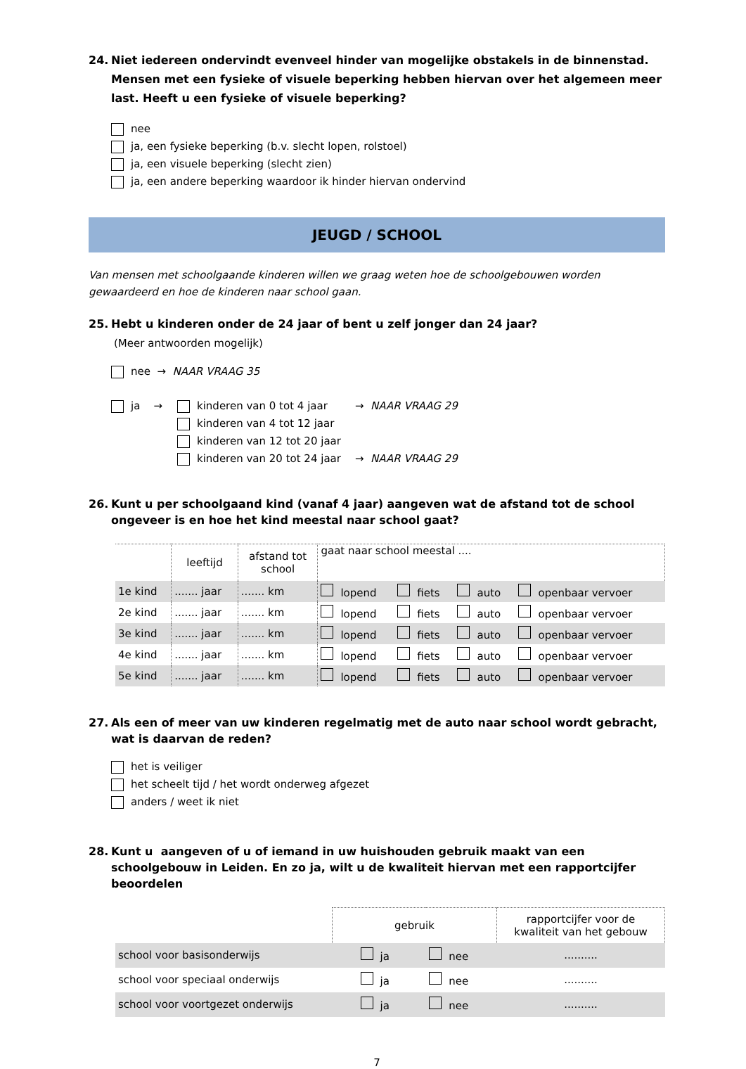24. Niet iedereen ondervindt evenveel hinder van mogelijke obstakels in de binnenstad. Mensen met een fysieke of visuele beperking hebben hiervan over het algemeen meer last. Heeft u een fysieke of visuele beperking?
nee
ja, een fysieke beperking (b.v. slecht lopen, rolstoel)
ja, een visuele beperking (slecht zien)
ja, een andere beperking waardoor ik hinder hiervan ondervind
JEUGD / SCHOOL
Van mensen met schoolgaande kinderen willen we graag weten hoe de schoolgebouwen worden gewaardeerd en hoe de kinderen naar school gaan.
25. Hebt u kinderen onder de 24 jaar of bent u zelf jonger dan 24 jaar?
(Meer antwoorden mogelijk)
nee → NAAR VRAAG 35
ja → kinderen van 0 tot 4 jaar → NAAR VRAAG 29
kinderen van 4 tot 12 jaar
kinderen van 12 tot 20 jaar
kinderen van 20 tot 24 jaar → NAAR VRAAG 29
26. Kunt u per schoolgaand kind (vanaf 4 jaar) aangeven wat de afstand tot de school ongeveer is en hoe het kind meestal naar school gaat?
| | leeftijd | afstand tot school | gaat naar school meestal .... | | | |
| --- | --- | --- | --- | --- | --- | --- |
| 1e kind | ....... jaar | ....... km | lopend | fiets | auto | openbaar vervoer |
| 2e kind | ....... jaar | ....... km | lopend | fiets | auto | openbaar vervoer |
| 3e kind | ....... jaar | ....... km | lopend | fiets | auto | openbaar vervoer |
| 4e kind | ....... jaar | ....... km | lopend | fiets | auto | openbaar vervoer |
| 5e kind | ....... jaar | ....... km | lopend | fiets | auto | openbaar vervoer |
27. Als een of meer van uw kinderen regelmatig met de auto naar school wordt gebracht, wat is daarvan de reden?
het is veiliger
het scheelt tijd / het wordt onderweg afgezet
anders / weet ik niet
28. Kunt u aangeven of u of iemand in uw huishouden gebruik maakt van een schoolgebouw in Leiden. En zo ja, wilt u de kwaliteit hiervan met een rapportcijfer beoordelen
| | gebruik | | rapportcijfer voor de kwaliteit van het gebouw |
| --- | --- | --- | --- |
| school voor basisonderwijs | ja | nee | .......... |
| school voor speciaal onderwijs | ja | nee | .......... |
| school voor voortgezet onderwijs | ja | nee | .......... |
7